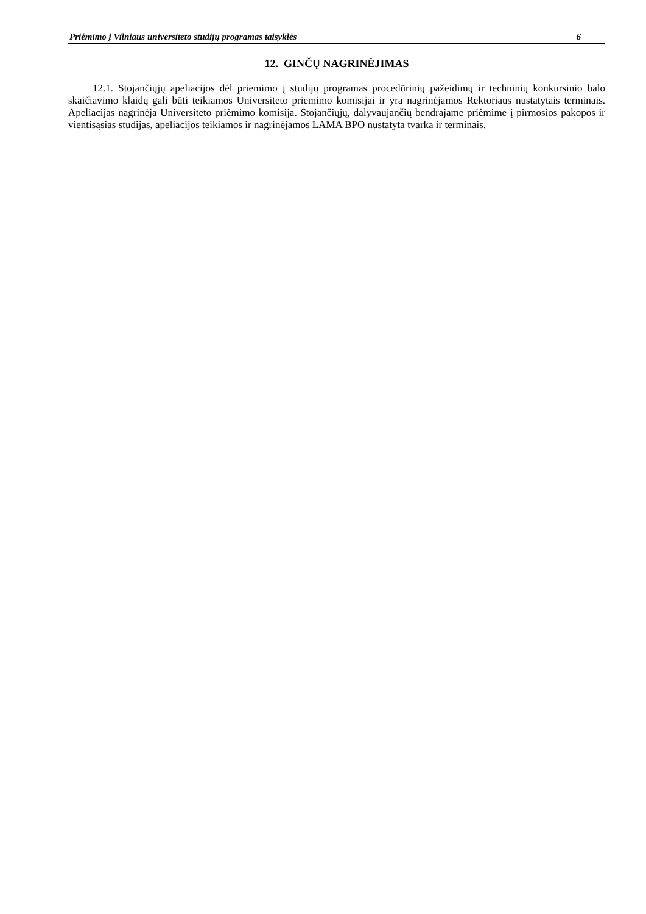Priėmimo į Vilniaus universiteto studijų programas taisyklės 6
12. GINČŲ NAGRINĖJIMAS
12.1. Stojančiųjų apeliacijos dėl priėmimo į studijų programas procedūrinių pažeidimų ir techninių konkursinio balo skaičiavimo klaidų gali būti teikiamos Universiteto priėmimo komisijai ir yra nagrinėjamos Rektoriaus nustatytais terminais. Apeliacijas nagrinėja Universiteto priėmimo komisija. Stojančiųjų, dalyvaujančių bendrajame priėmime į pirmosios pakopos ir vientisąsias studijas, apeliacijos teikiamos ir nagrinėjamos LAMA BPO nustatyta tvarka ir terminais.